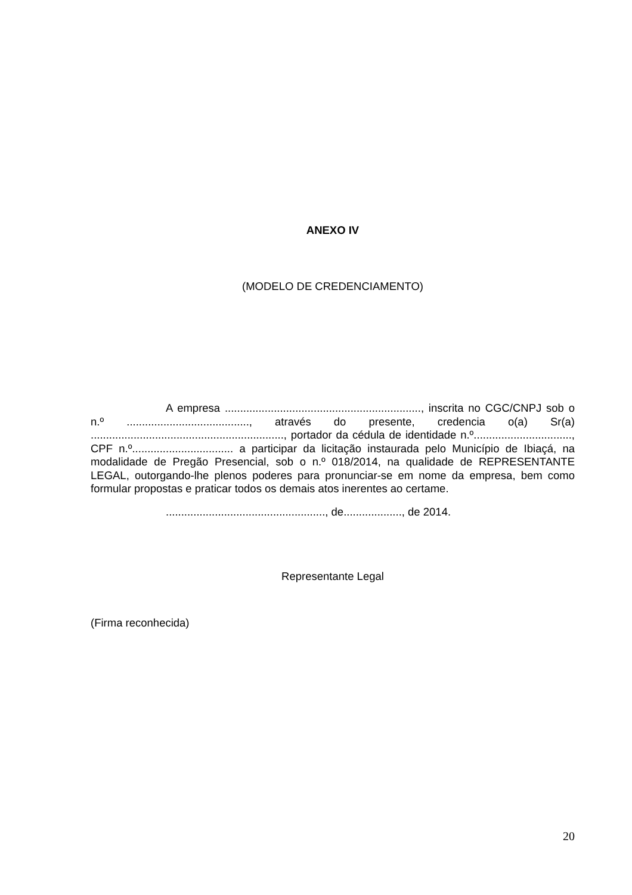ANEXO IV
(MODELO DE CREDENCIAMENTO)
A empresa ................................................................, inscrita no CGC/CNPJ sob o n.º ........................................, através do presente, credencia o(a) Sr(a) ..............................................................., portador da cédula de identidade n.º................................, CPF n.º................................. a participar da licitação instaurada pelo Município de Ibiaçá, na modalidade de Pregão Presencial, sob o n.º 018/2014, na qualidade de REPRESENTANTE LEGAL, outorgando-lhe plenos poderes para pronunciar-se em nome da empresa, bem como formular propostas e praticar todos os demais atos inerentes ao certame.
...................................................., de..................., de 2014.
Representante Legal
(Firma reconhecida)
20